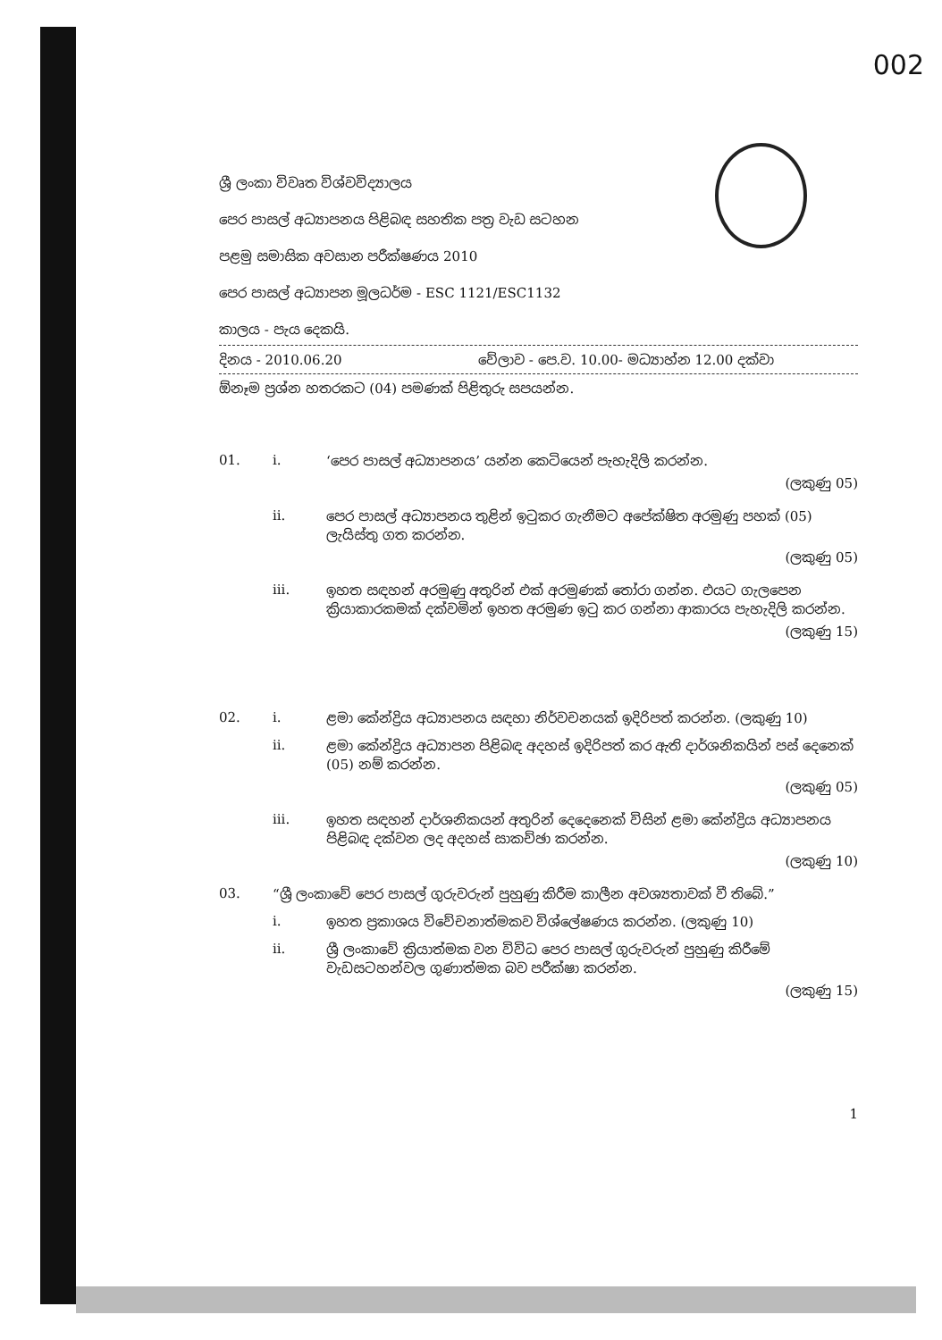002
ශ්‍රී ලංකා විවෘත විශ්වවිද්‍යාලය
පෙර පාසල් අධ්‍යාපනය පිළිබඳ සහතික පත්‍ර වැඩ සටහන
පළමු සමාසික අවසාන පරීක්ෂණය 2010
පෙර පාසල් අධ්‍යාපන මූලධර්ම - ESC 1121/ESC1132
කාලය - පැය දෙකයි.
දිනය - 2010.06.20 වේලාව - පෙ.ව. 10.00- මධ්‍යාහ්න 12.00 දක්වා
ඕනෑම ප්‍රශ්න හතරකට (04) පමණක් පිළිතුරු සපයන්න.
01. i.
‘පෙර පාසල් අධ්‍යාපනය’ යන්න කෙටියෙන් පැහැදිලි කරන්න.
(ලකුණු 05)
ii.
පෙර පාසල් අධ්‍යාපනය තුළින් ඉටුකර ගැනීමට අපේක්ෂිත අරමුණු පහක් (05) ලැයිස්තු ගත කරන්න.
(ලකුණු 05)
iii.
ඉහත සඳහන් අරමුණු අතුරින් එක් අරමුණක් තෝරා ගන්න. එයට ගැලපෙන ක්‍රියාකාරකමක් දක්වමින් ඉහත අරමුණ ඉටු කර ගන්නා ආකාරය පැහැදිලි කරන්න.
(ලකුණු 15)
02. i.
ළමා කේන්ද්‍රිය අධ්‍යාපනය සඳහා නිර්වචනයක් ඉදිරිපත් කරන්න. (ලකුණු 10)
ii.
ළමා කේන්ද්‍රිය අධ්‍යාපන පිළිබඳ අදහස් ඉදිරිපත් කර ඇති දාර්ශනිකයින් පස් දෙනෙක් (05) නම් කරන්න.
(ලකුණු 05)
iii.
ඉහත සඳහන් දාර්ශනිකයන් අතුරින් දෙදෙනෙක් විසින් ළමා කේන්ද්‍රිය අධ්‍යාපනය පිළිබඳ දක්වන ලද අදහස් සාකච්ඡා කරන්න.
(ලකුණු 10)
03.
“ශ්‍රී ලංකාවේ පෙර පාසල් ගුරුවරුන් පුහුණු කිරීම කාලීන අවශ්‍යතාවක් වී තිබේ.”
i.
ඉහත ප්‍රකාශය විවේචනාත්මකව විශ්ලේෂණය කරන්න. (ලකුණු 10)
ii.
ශ්‍රී ලංකාවේ ක්‍රියාත්මක වන විවිධ පෙර පාසල් ගුරුවරුන් පුහුණු කිරීමේ වැඩසටහන්වල ගුණාත්මක බව පරීක්ෂා කරන්න.
(ලකුණු 15)
1